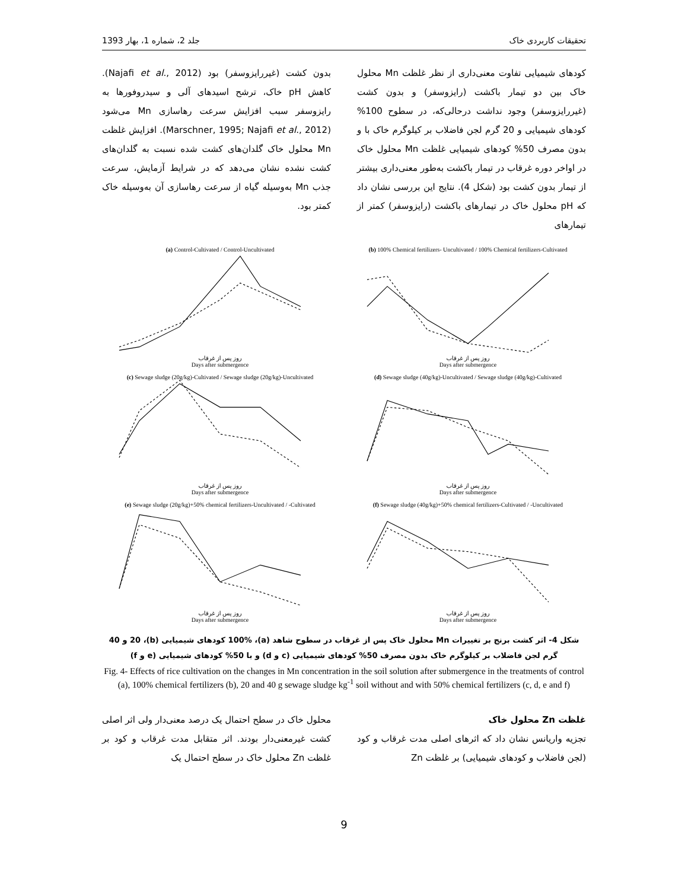تحقیقات کاربردی خاک جلد 2، شماره 1، بهار 1393
کودهای شیمیایی تفاوت معنی‌داری از نظر غلظت Mn محلول خاک بین دو تیمار باکشت (رایزوسفر) و بدون کشت (غیررایزوسفر) وجود نداشت درحالی‌که، در سطوح 100% کودهای شیمیایی و 20 گرم لجن فاضلاب بر کیلوگرم خاک با و بدون مصرف 50% کودهای شیمیایی غلظت Mn محلول خاک در اواخر دوره غرقاب در تیمار باکشت به‌طور معنی‌داری بیشتر از تیمار بدون کشت بود (شکل 4). نتایج این بررسی نشان داد که pH محلول خاک در تیمارهای باکشت (رایزوسفر) کمتر از تیمارهای
بدون کشت (غیررایزوسفر) بود (Najafi et al., 2012). کاهش pH خاک، ترشح اسیدهای آلی و سیدروفورها به رایزوسفر سبب افزایش سرعت رهاسازی Mn می‌شود (Marschner, 1995; Najafi et al., 2012). افزایش غلظت Mn محلول خاک گلدان‌های کشت شده نسبت به گلدان‌های کشت نشده نشان می‌دهد که در شرایط آزمایش، سرعت جذب Mn به‌وسیله گیاه از سرعت رهاسازی آن به‌وسیله خاک کمتر بود.
(b) 100% Chemical fertilizers- Uncultivated / 100% Chemical fertilizers-Cultivatedروز پس از غرقاب
Days after submergence
(a) Control-Cultivated / Control-Uncultivatedروز پس از غرقاب
Days after submergence
(d) Sewage sludge (40g/kg)-Uncultivated / Sewage sludge (40g/kg)-Cultivatedروز پس از غرقاب
Days after submergence
(c) Sewage sludge (20g/kg)-Cultivated / Sewage sludge (20g/kg)-Uncultivatedروز پس از غرقاب
Days after submergence
(f) Sewage sludge (40g/kg)+50% chemical fertilizers-Cultivated / -Uncultivatedروز پس از غرقاب
Days after submergence
(e) Sewage sludge (20g/kg)+50% chemical fertilizers-Uncultivated / -Cultivatedروز پس از غرقاب
Days after submergence
شکل 4- اثر کشت برنج بر تغییرات Mn محلول خاک پس از غرقاب در سطوح شاهد (a)، 100% کودهای شیمیایی (b)، 20 و 40 گرم لجن فاضلاب بر کیلوگرم خاک بدون مصرف 50% کودهای شیمیایی (c و d) و با 50% کودهای شیمیایی (e و f)
Fig. 4- Effects of rice cultivation on the changes in Mn concentration in the soil solution after submergence in the treatments of control (a), 100% chemical fertilizers (b), 20 and 40 g sewage sludge kg<sup>-1</sup> soil without and with 50% chemical fertilizers (c, d, e and f)
غلظت Zn محلول خاک
تجزیه واریانس نشان داد که اثرهای اصلی مدت غرقاب و کود (لجن فاضلاب و کودهای شیمیایی) بر غلظت Zn
محلول خاک در سطح احتمال یک درصد معنی‌دار ولی اثر اصلی کشت غیرمعنی‌دار بودند. اثر متقابل مدت غرقاب و کود بر غلظت Zn محلول خاک در سطح احتمال یک
9